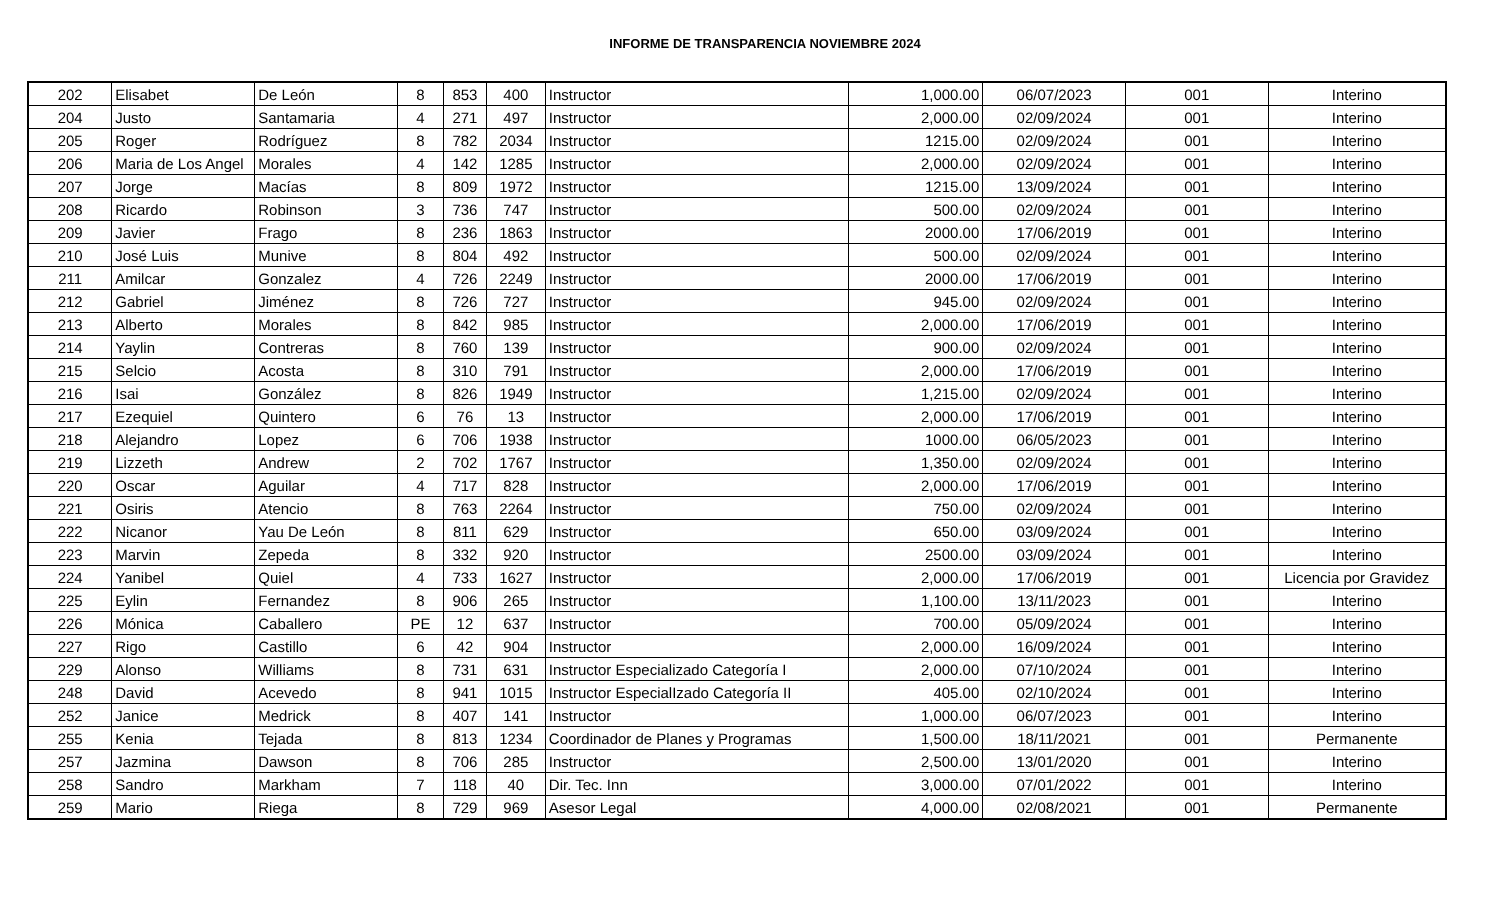INFORME DE TRANSPARENCIA NOVIEMBRE 2024
| 202 | Elisabet | De León | 8 | 853 | 400 | Instructor | 1,000.00 | 06/07/2023 | 001 | Interino |
| 204 | Justo | Santamaria | 4 | 271 | 497 | Instructor | 2,000.00 | 02/09/2024 | 001 | Interino |
| 205 | Roger | Rodríguez | 8 | 782 | 2034 | Instructor | 1215.00 | 02/09/2024 | 001 | Interino |
| 206 | Maria de Los Angel | Morales | 4 | 142 | 1285 | Instructor | 2,000.00 | 02/09/2024 | 001 | Interino |
| 207 | Jorge | Macías | 8 | 809 | 1972 | Instructor | 1215.00 | 13/09/2024 | 001 | Interino |
| 208 | Ricardo | Robinson | 3 | 736 | 747 | Instructor | 500.00 | 02/09/2024 | 001 | Interino |
| 209 | Javier | Frago | 8 | 236 | 1863 | Instructor | 2000.00 | 17/06/2019 | 001 | Interino |
| 210 | José Luis | Munive | 8 | 804 | 492 | Instructor | 500.00 | 02/09/2024 | 001 | Interino |
| 211 | Amilcar | Gonzalez | 4 | 726 | 2249 | Instructor | 2000.00 | 17/06/2019 | 001 | Interino |
| 212 | Gabriel | Jiménez | 8 | 726 | 727 | Instructor | 945.00 | 02/09/2024 | 001 | Interino |
| 213 | Alberto | Morales | 8 | 842 | 985 | Instructor | 2,000.00 | 17/06/2019 | 001 | Interino |
| 214 | Yaylin | Contreras | 8 | 760 | 139 | Instructor | 900.00 | 02/09/2024 | 001 | Interino |
| 215 | Selcio | Acosta | 8 | 310 | 791 | Instructor | 2,000.00 | 17/06/2019 | 001 | Interino |
| 216 | Isai | González | 8 | 826 | 1949 | Instructor | 1,215.00 | 02/09/2024 | 001 | Interino |
| 217 | Ezequiel | Quintero | 6 | 76 | 13 | Instructor | 2,000.00 | 17/06/2019 | 001 | Interino |
| 218 | Alejandro | Lopez | 6 | 706 | 1938 | Instructor | 1000.00 | 06/05/2023 | 001 | Interino |
| 219 | Lizzeth | Andrew | 2 | 702 | 1767 | Instructor | 1,350.00 | 02/09/2024 | 001 | Interino |
| 220 | Oscar | Aguilar | 4 | 717 | 828 | Instructor | 2,000.00 | 17/06/2019 | 001 | Interino |
| 221 | Osiris | Atencio | 8 | 763 | 2264 | Instructor | 750.00 | 02/09/2024 | 001 | Interino |
| 222 | Nicanor | Yau De León | 8 | 811 | 629 | Instructor | 650.00 | 03/09/2024 | 001 | Interino |
| 223 | Marvin | Zepeda | 8 | 332 | 920 | Instructor | 2500.00 | 03/09/2024 | 001 | Interino |
| 224 | Yanibel | Quiel | 4 | 733 | 1627 | Instructor | 2,000.00 | 17/06/2019 | 001 | Licencia por Gravidez |
| 225 | Eylin | Fernandez | 8 | 906 | 265 | Instructor | 1,100.00 | 13/11/2023 | 001 | Interino |
| 226 | Mónica | Caballero | PE | 12 | 637 | Instructor | 700.00 | 05/09/2024 | 001 | Interino |
| 227 | Rigo | Castillo | 6 | 42 | 904 | Instructor | 2,000.00 | 16/09/2024 | 001 | Interino |
| 229 | Alonso | Williams | 8 | 731 | 631 | Instructor Especializado Categoría I | 2,000.00 | 07/10/2024 | 001 | Interino |
| 248 | David | Acevedo | 8 | 941 | 1015 | Instructor EspecialIzado Categoría II | 405.00 | 02/10/2024 | 001 | Interino |
| 252 | Janice | Medrick | 8 | 407 | 141 | Instructor | 1,000.00 | 06/07/2023 | 001 | Interino |
| 255 | Kenia | Tejada | 8 | 813 | 1234 | Coordinador de Planes y Programas | 1,500.00 | 18/11/2021 | 001 | Permanente |
| 257 | Jazmina | Dawson | 8 | 706 | 285 | Instructor | 2,500.00 | 13/01/2020 | 001 | Interino |
| 258 | Sandro | Markham | 7 | 118 | 40 | Dir. Tec. Inn | 3,000.00 | 07/01/2022 | 001 | Interino |
| 259 | Mario | Riega | 8 | 729 | 969 | Asesor Legal | 4,000.00 | 02/08/2021 | 001 | Permanente |